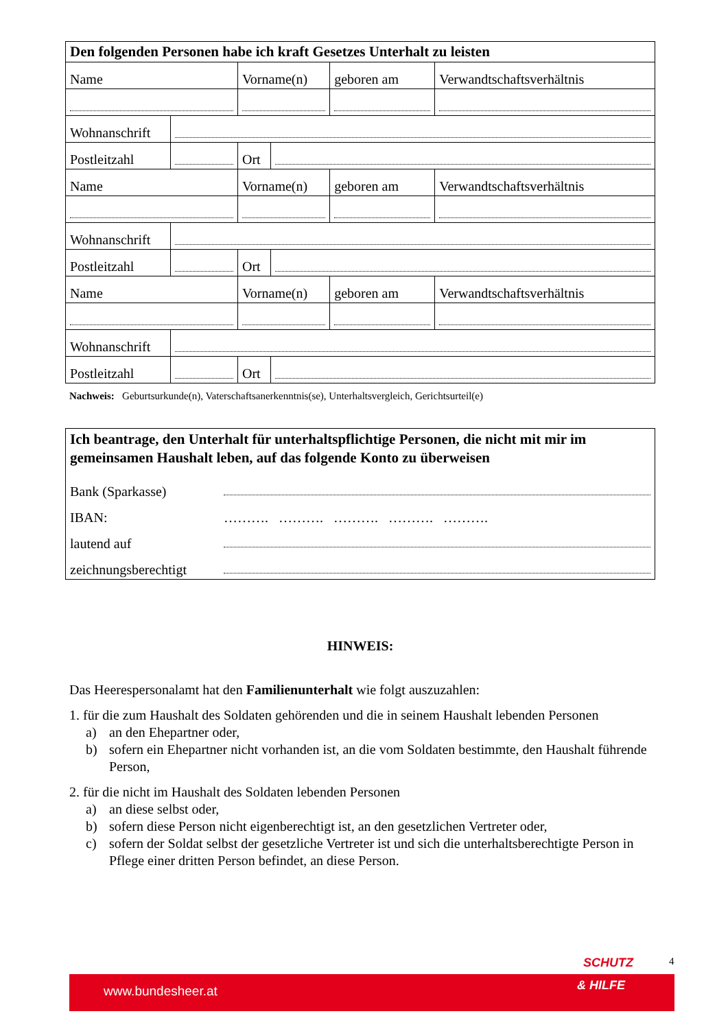| Den folgenden Personen habe ich kraft Gesetzes Unterhalt zu leisten | | | | | |
| --- | --- | --- | --- | --- | --- |
| Name | | Vorname(n) | | geboren am | Verwandtschaftsverhältnis |
| Wohnanschrift | | | | | |
| Postleitzahl | | Ort | | | |
| Name | | Vorname(n) | | geboren am | Verwandtschaftsverhältnis |
| Wohnanschrift | | | | | |
| Postleitzahl | | Ort | | | |
| Name | | Vorname(n) | | geboren am | Verwandtschaftsverhältnis |
| Wohnanschrift | | | | | |
| Postleitzahl | | Ort | | | |
Nachweis: Geburtsurkunde(n), Vaterschaftsanerkenntnis(se), Unterhaltsvergleich, Gerichtsurteil(e)
Ich beantrage, den Unterhalt für unterhaltspflichtige Personen, die nicht mit mir im gemeinsamen Haushalt leben, auf das folgende Konto zu überweisen
Bank (Sparkasse)
IBAN: ………. ………. ………. ………. ……….
lautend auf
zeichnungsberechtigt
HINWEIS:
Das Heerespersonalamt hat den Familienunterhalt wie folgt auszuzahlen:
1. für die zum Haushalt des Soldaten gehörenden und die in seinem Haushalt lebenden Personen
a) an den Ehepartner oder,
b) sofern ein Ehepartner nicht vorhanden ist, an die vom Soldaten bestimmte, den Haushalt führende Person,
2. für die nicht im Haushalt des Soldaten lebenden Personen
a) an diese selbst oder,
b) sofern diese Person nicht eigenberechtigt ist, an den gesetzlichen Vertreter oder,
c) sofern der Soldat selbst der gesetzliche Vertreter ist und sich die unterhaltsberechtigte Person in Pflege einer dritten Person befindet, an diese Person.
SCHUTZ 4
www.bundesheer.at & HILFE